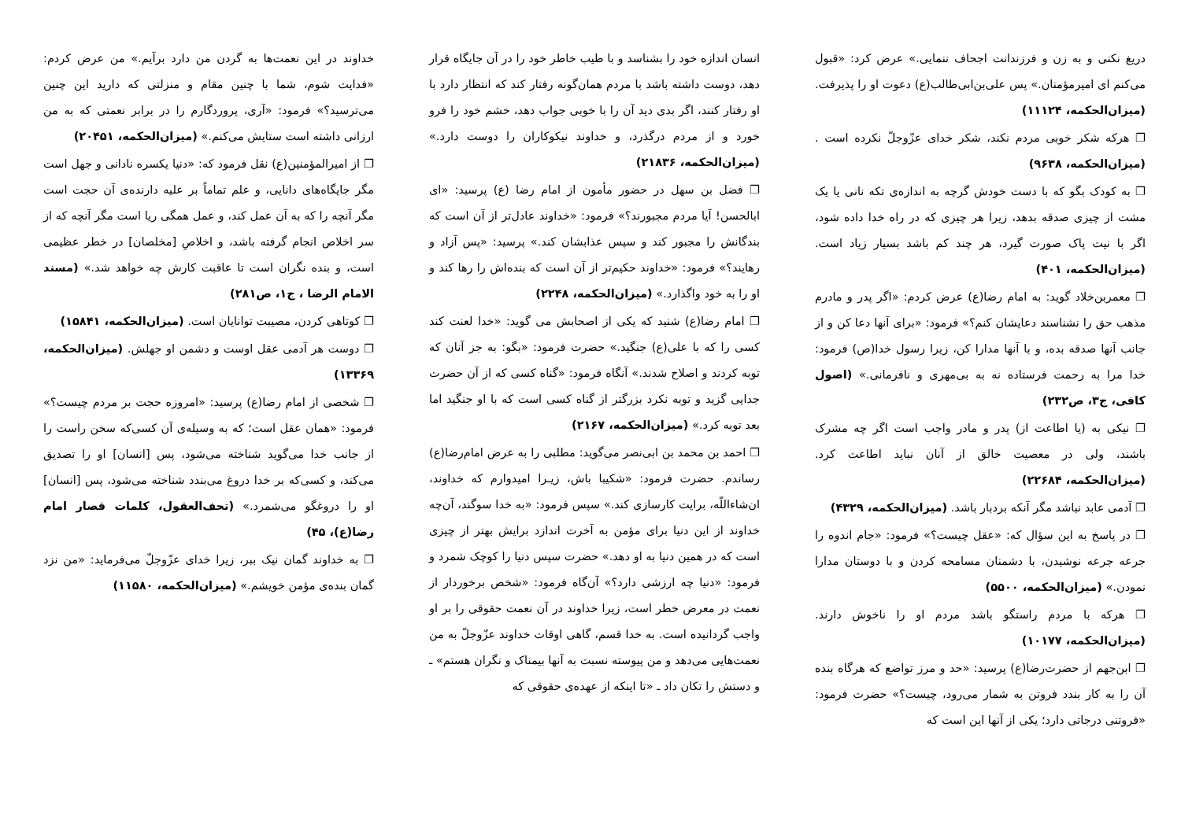دریغ نکنی و به زن و فرزندانت اجحاف ننمایی.» عرض کرد: «قبول می‌کنم ای امیرمؤمنان.» پس علی‌بن‌ابی‌طالب(ع) دعوت او را پذیرفت. (میزان‌الحکمه، ۱۱۱۲۴)
❐ هرکه شکر خوبی مردم نکند، شکر خدای عزّوجلّ نکرده است . (میزان‌الحکمه، ۹۶۳۸)
❐ به کودک بگو که با دست خودش گرچه به اندازه‌ی تکه نانی یا یک مشت از چیزی صدقه بدهد، زیرا هر چیزی که در راه خدا داده شود، اگر با نیت پاک صورت گیرد، هر چند کم باشد بسیار زیاد است. (میزان‌الحکمه، ۴۰۱)
❐ معمربن‌خلاد گوید: به امام رضا(ع) عرض کردم: «اگر پدر و مادرم مذهب حق را نشناسند دعایشان کنم؟» فرمود: «برای آنها دعا کن و از جانب آنها صدقه بده، و با آنها مدارا کن، زیرا رسول خدا(ص) فرمود: خدا مرا به رحمت فرستاده نه به بی‌مهری و نافرمانی.» (اصول کافی، ج۳، ص۲۳۲)
❐ نیکی به (یا اطاعت از) پدر و مادر واجب است اگر چه مشرک باشند، ولی در معصیت خالق از آنان نباید اطاعت کرد. (میزان‌الحکمه، ۲۲۶۸۴)
❐ آدمی عابد نباشد مگر آنکه بردبار باشد. (میزان‌الحکمه، ۴۳۲۹)
❐ در پاسخ به این سؤال که: «عقل چیست؟» فرمود: «جام اندوه را جرعه جرعه نوشیدن، با دشمنان مسامحه کردن و با دوستان مدارا نمودن.» (میزان‌الحکمه، ۵۵۰۰)
❐ هرکه با مردم راستگو باشد مردم او را ناخوش دارند. (میزان‌الحکمه، ۱۰۱۷۷)
❐ ابن‌جهم از حضرت‌رضا(ع) پرسید: «حد و مرز تواضع که هرگاه بنده آن را به کار بندد فروتن به شمار می‌رود، چیست؟» حضرت فرمود: «فروتنی درجاتی دارد؛ یکی از آنها این است که
انسان اندازه خود را بشناسد و با طیب خاطر خود را در آن جایگاه قرار دهد، دوست داشته باشد با مردم همان‌گونه رفتار کند که انتظار دارد با او رفتار کنند، اگر بدی دید آن را با خوبی جواب دهد، خشم خود را فرو خورد و از مردم درگذرد، و خداوند نیکوکاران را دوست دارد.» (میزان‌الحکمه، ۲۱۸۳۶)
❐ فضل بن سهل در حضور مأمون از امام رضا (ع) پرسید: «ای ابالحسن! آیا مردم مجبورند؟» فرمود: «خداوند عادل‌تر از آن است که بندگانش را مجبور کند و سپس عذابشان کند.» پرسید: «پس آزاد و رهایند؟» فرمود: «خداوند حکیم‌تر از آن است که بنده‌اش را رها کند و او را به خود واگذارد.» (میزان‌الحکمه، ۲۲۴۸)
❐ امام رضا(ع) شنید که یکی از اصحابش می گوید: «خدا لعنت کند کسی را که با علی(ع) جنگید.» حضرت فرمود: «بگو: به جز آنان که توبه کردند و اصلاح شدند.» آنگاه فرمود: «گناه کسی که از آن حضرت جدایی گزید و توبه نکرد بزرگتر از گناه کسی است که با او جنگید اما بعد توبه کرد.» (میزان‌الحکمه، ۲۱۶۷)
❐ احمد بن محمد بن ابی‌نصر می‌گوید: مطلبی را به عرض امام‌رضا(ع) رساندم. حضرت فرمود: «شکیبا باش، زیـرا امیدوارم که خداوند، ان‌شاءاللّه، برایت کارسازی کند.» سپس فرمود: «به خدا سوگند، آن‌چه خداوند از این دنیا برای مؤمن به آخرت اندازد برایش بهتر از چیزی است که در همین دنیا به او دهد.» حضرت سپس دنیا را کوچک شمرد و فرمود: «دنیا چه ارزشی دارد؟» آن‌گاه فرمود: «شخص برخوردار از نعمت در معرض خطر است، زیرا خداوند در آن نعمت حقوقی را بر او واجب گردانیده است. به خدا قسم، گاهی اوقات خداوند عزّوجلّ به من نعمت‌هایی می‌دهد و من پیوسته نسبت به آنها بیمناک و نگران هستم» ـ و دستش را تکان داد ـ «تا اینکه از عهده‌ی حقوقی که
خداوند در این نعمت‌ها به گردن من دارد برآیم.» من عرض کردم: «فدایت شوم، شما با چنین مقام و منزلتی که دارید این چنین می‌ترسید؟» فرمود: «آری، پروردگارم را در برابر نعمتی که به من ارزانی داشته است ستایش می‌کنم.» (میزان‌الحکمه، ۲۰۴۵۱)
❐ از امیرالمؤمنین(ع) نقل فرمود که: «دنیا یکسره نادانی و جهل است مگر جایگاه‌های دانایی، و علم تماماً بر علیه دارنده‌ی آن حجت است مگر آنچه را که به آن عمل کند، و عمل همگی ریا است مگر آنچه که از سر اخلاص انجام گرفته باشد، و اخلاصِ [مخلصان] در خطر عظیمی است، و بنده نگران است تا عاقبت کارش چه خواهد شد.» (مسند الامام الرضا ، ج۱، ص۲۸۱)
❐ کوتاهی کردن، مصیبت توانایان است. (میزان‌الحکمه، ۱۵۸۴۱)
❐ دوست هر آدمی عقل اوست و دشمن او جهلش. (میزان‌الحکمه، ۱۳۳۶۹)
❐ شخصی از امام رضا(ع) پرسید: «امروزه حجت بر مردم چیست؟» فرمود: «همان عقل است؛ که به وسیله‌ی آن کسی‌که سخن راست را از جانب خدا می‌گوید شناخته می‌شود، پس [انسان] او را تصدیق می‌کند، و کسی‌که بر خدا دروغ می‌بندد شناخته می‌شود، پس [انسان] او را دروغگو می‌شمرد.» (تحف‌العقول، کلمات قصار امام رضا(ع)، ۴۵)
❐ به خداوند گمان نیک ببر، زیرا خدای عزّوجلّ می‌فرماید: «من نزد گمان بنده‌ی مؤمن خویشم.» (میزان‌الحکمه، ۱۱۵۸۰)